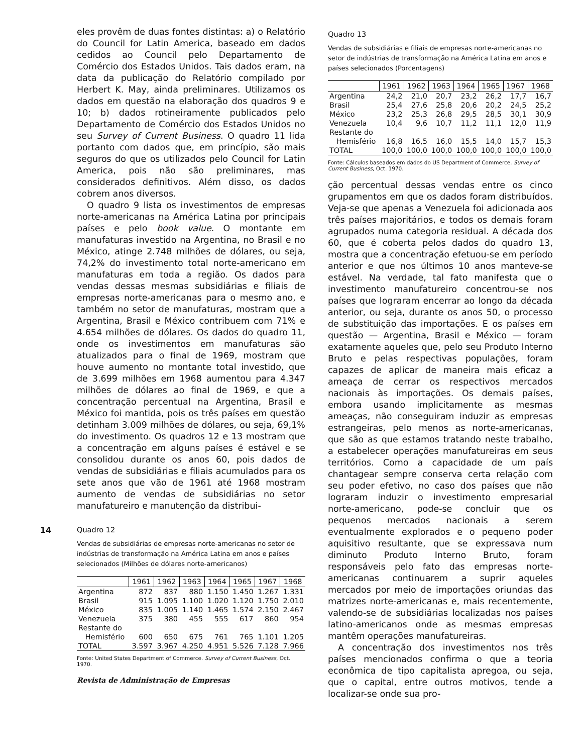eles provêm de duas fontes distintas: a) o Relatório do Council for Latin America, baseado em dados cedidos ao Council pelo Departamento de Comércio dos Estados Unidos. Tais dados eram, na data da publicação do Relatório compilado por Herbert K. May, ainda preliminares. Utilizamos os dados em questão na elaboração dos quadros 9 e 10; b) dados rotineiramente publicados pelo Departamento de Comércio dos Estados Unidos no seu Survey of Current Business. O quadro 11 lida portanto com dados que, em princípio, são mais seguros do que os utilizados pelo Council for Latin America, pois não são preliminares, mas considerados definitivos. Além disso, os dados cobrem anos diversos.
O quadro 9 lista os investimentos de empresas norte-americanas na América Latina por principais países e pelo book value. O montante em manufaturas investido na Argentina, no Brasil e no México, atinge 2.748 milhões de dólares, ou seja, 74,2% do investimento total norte-americano em manufaturas em toda a região. Os dados para vendas dessas mesmas subsidiárias e filiais de empresas norte-americanas para o mesmo ano, e também no setor de manufaturas, mostram que a Argentina, Brasil e México contribuem com 71% e 4.654 milhões de dólares. Os dados do quadro 11, onde os investimentos em manufaturas são atualizados para o final de 1969, mostram que houve aumento no montante total investido, que de 3.699 milhões em 1968 aumentou para 4.347 milhões de dólares ao final de 1969, e que a concentração percentual na Argentina, Brasil e México foi mantida, pois os três países em questão detinham 3.009 milhões de dólares, ou seja, 69,1% do investimento. Os quadros 12 e 13 mostram que a concentração em alguns países é estável e se consolidou durante os anos 60, pois dados de vendas de subsidiárias e filiais acumulados para os sete anos que vão de 1961 até 1968 mostram aumento de vendas de subsidiárias no setor manufatureiro e manutenção da distribui-
Quadro 12
Vendas de subsidiárias de empresas norte-americanas no setor de indústrias de transformação na América Latina em anos e países selecionados (Milhões de dólares norte-americanos)
| | 1961 | 1962 | 1963 | 1964 | 1965 | 1967 | 1968 |
| --- | --- | --- | --- | --- | --- | --- | --- |
| Argentina | 872 | 837 | 880 | 1.150 | 1.450 | 1.267 | 1.331 |
| Brasil | 915 | 1.095 | 1.100 | 1.020 | 1.120 | 1.750 | 2.010 |
| México | 835 | 1.005 | 1.140 | 1.465 | 1.574 | 2.150 | 2.467 |
| Venezuela | 375 | 380 | 455 | 555 | 617 | 860 | 954 |
| Restante do | | | | | | | |
| Hemisfério | 600 | 650 | 675 | 761 | 765 | 1.101 | 1.205 |
| TOTAL | 3.597 | 3.967 | 4.250 | 4.951 | 5.526 | 7.128 | 7.966 |
Fonte: United States Department of Commerce. Survey of Current Business, Oct. 1970.
Revista de Administração de Empresas
Quadro 13
Vendas de subsidiárias e filiais de empresas norte-americanas no setor de indústrias de transformação na América Latina em anos e países selecionados (Porcentagens)
| | 1961 | 1962 | 1963 | 1964 | 1965 | 1967 | 1968 |
| --- | --- | --- | --- | --- | --- | --- | --- |
| Argentina | 24,2 | 21,0 | 20,7 | 23,2 | 26,2 | 17,7 | 16,7 |
| Brasil | 25,4 | 27,6 | 25,8 | 20,6 | 20,2 | 24,5 | 25,2 |
| México | 23,2 | 25,3 | 26,8 | 29,5 | 28,5 | 30,1 | 30,9 |
| Venezuela | 10,4 | 9,6 | 10,7 | 11,2 | 11,1 | 12,0 | 11,9 |
| Restante do | | | | | | | |
| Hemisfério | 16,8 | 16,5 | 16,0 | 15,5 | 14,0 | 15,7 | 15,3 |
| TOTAL | 100,0 | 100,0 | 100,0 | 100,0 | 100,0 | 100,0 | 100,0 |
Fonte: Cálculos baseados em dados do US Department of Commerce. Survey of Current Business, Oct. 1970.
ção percentual dessas vendas entre os cinco grupamentos em que os dados foram distribuídos. Veja-se que apenas a Venezuela foi adicionada aos três países majoritários, e todos os demais foram agrupados numa categoria residual. A década dos 60, que é coberta pelos dados do quadro 13, mostra que a concentração efetuou-se em período anterior e que nos últimos 10 anos manteve-se estável. Na verdade, tal fato manifesta que o investimento manufatureiro concentrou-se nos países que lograram encerrar ao longo da década anterior, ou seja, durante os anos 50, o processo de substituição das importações. E os países em questão — Argentina, Brasil e México — foram exatamente aqueles que, pelo seu Produto Interno Bruto e pelas respectivas populações, foram capazes de aplicar de maneira mais eficaz a ameaça de cerrar os respectivos mercados nacionais às importações. Os demais países, embora usando implicitamente as mesmas ameaças, não conseguiram induzir as empresas estrangeiras, pelo menos as norte-americanas, que são as que estamos tratando neste trabalho, a estabelecer operações manufatureiras em seus territórios. Como a capacidade de um país chantagear sempre conserva certa relação com seu poder efetivo, no caso dos países que não lograram induzir o investimento empresarial norte-americano, pode-se concluir que os pequenos mercados nacionais a serem eventualmente explorados e o pequeno poder aquisitivo resultante, que se expressava num diminuto Produto Interno Bruto, foram responsáveis pelo fato das empresas norte-americanas continuarem a suprir aqueles mercados por meio de importações oriundas das matrizes norte-americanas e, mais recentemente, valendo-se de subsidiárias localizadas nos países latino-americanos onde as mesmas empresas mantêm operações manufatureiras.
A concentração dos investimentos nos três países mencionados confirma o que a teoria econômica de tipo capitalista apregoa, ou seja, que o capital, entre outros motivos, tende a localizar-se onde sua pro-
14